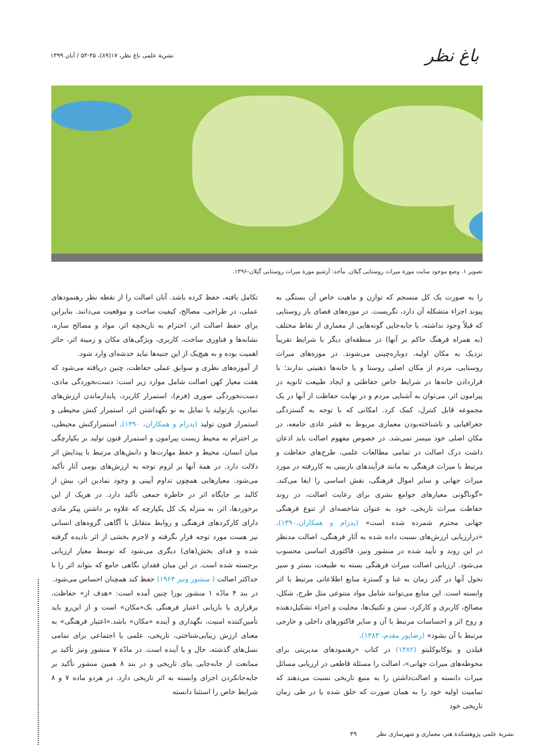باغ نظر
نشریة علمی باغ نظر، ۱۷(۸۹)، ۴۵-۵۴ / آبان ۱۳۹۹
تصویر ۱. وضع موجود سایت موزة میراث روستایی گیلان. مأخذ: آرشیو موزة میراث روستایی گیلان-۱۳۹۶.
را به صورت یک کل منسجم که توازن و ماهیت خاص آن بستگی به پیوند اجزاء متشکله آن دارد، نگریست. در موزه‌های فضای باز روستایی که قبلاً وجود نداشته، با جابه‌جایی گونه‌هایی از معماری از نقاط مختلف (به همراه فرهنگ حاکم بر آنها) در منطقه‌ای دیگر با شرایط تقریباً نزدیک به مکان اولیه، دوباره‌چینی می‌شوند. در موزه‌های میراث روستایی، مردم از مکان اصلی روستا و یا خانه‌ها ذهنیتی ندارند؛ با قراردادن خانه‌ها در شرایط خاص حفاظتی و ایجاد طبیعت ثانویه در پیرامون اثر، می‌توان به آشنایی مردم و در نهایت حفاظت از آنها در یک مجموعه قابل کنترل، کمک کرد. امکانی که با توجه به گستردگی جغرافیایی و ناشناخته‌بودن معماری مربوط به قشر عادی جامعه، در مکان اصلی خود میسر نمی‌شد. در خصوص مفهوم اصالت باید اذعان داشت درک اصالت در تمامی مطالعات علمی، طرح‌های حفاظت و مرتبط با میراث فرهنگی به مانند فرآیندهای بازبینی به کاررفته در مورد میراث جهانی و سایر اموال فرهنگی، نقش اساسی را ایفا می‌کند. «گوناگونی معیارهای جوامع بشری برای رعایت اصالت، در روند حفاظت میراث تاریخی، خود به عنوان شاخصه‌ای از تنوع فرهنگی جهانی محترم شمرده شده است» (پدرام و همکاران،۱۳۹۰). «درارزیابی ارزش‌های نسبت داده شده به آثار فرهنگی، اصالت مدنظر در این روند و تأیید شده در منشور ونیز، فاکتوری اساسی محسوب می‌شود. ارزیابی اصالت میراث فرهنگی بسته به طبیعت، بستر و سیر تحول آنها در گذر زمان به غنا و گسترة منابع اطلاعاتی مرتبط با اثر وابسته است. این منابع می‌توانند شامل مواد متنوعی مثل طرح، شکل، مصالح، کاربری و کارکرد، سنن و تکنیک‌ها، محلیت و اجزاء تشکیل‌دهنده و روح اثر و احساسات مرتبط با آن و سایر فاکتورهای داخلی و خارجی مرتبط با آن بشود» (رضاپور مقدم، ۱۳۸۳).
فیلدن و یوکایوکلیتو (۱۳۸۲) در کتاب «رهنمودهای مدیریتی برای محوطه‌های میراث جهانی»، اصالت را مسئلة قاطعی در ارزیابی مسائل میراث دانسته و اصالت‌داشتن را به منبع تاریخی نسبت می‌دهند که تمامیت اولیه خود را به همان صورت که خلق شده یا در طی زمان تاریخی خود
تکامل یافته، حفظ کرده باشد. آنان اصالت را از نقطه نظر رهنمودهای عملی، در طراحی، مصالح، کیفیت ساخت و موقعیت می‌دانند. بنابراین برای حفظ اصالت اثر، احترام به تاریخچة اثر، مواد و مصالح سازه، نشانه‌ها و فناوری ساخت، کاربری، ویژگی‌های مکان و زمینة اثر، حائز اهمیت بوده و به هیچ‌یک از این جنبه‌ها نباید خدشه‌ای وارد شود.
از آموزه‌های نظری و سوابق عملی حفاظت، چنین دریافته می‌شود که هفت معیار کهن اصالت شامل موارد زیر است: دست‌نخوردگی مادی، دست‌نخوردگی صوری (فرم)، استمرار کاربرد، پایدارماندن ارزش‌های نمادین، بازتولید یا تمایل به نو نگهداشتن اثر، استمرار کنش محیطی و استمرار فنون تولید (پدرام و همکاران، ۱۳۹۰). استمرارکنش محیطی، بر احترام به محیط زیست پیرامون و استمرار فنون تولید بر یکپارچگی میان انسان، محیط و حفظ مهارت‌ها و دانش‌های مرتبط با پیدایش اثر دلالت دارد. در همة آنها بر لزوم توجه به ارزش‌های بومی آثار تأکید می‌شود. معیارهایی همچون تداوم آیینی و وجود نمادین اثر، بیش از کالبد بر جایگاه اثر در خاطرة جمعی تأکید دارد. در هریک از این برخوردها، اثر، به منزله یک کل یکپارچه که علاوه بر داشتن پیکر مادی دارای کارکردهای فرهنگی و روابط متقابل با آگاهی گروه‌های انسانی نیز هست مورد توجه قرار نگرفته و لاجرم بخشی از اثر نادیده گرفته شده و فدای بخش(های) دیگری می‌شود که توسط معیار ارزیابی برجسته شده است. در این میان فقدان نگاهی جامع که بتواند اثر را با حداکثر اصالت ( منشور ونیز ۱۹۶۴) حفظ کند همچنان احساس می‌شود.
در بند ۴ مادّه ۱ منشور بورا چنین آمده است: «هدف از» حفاظت، برقراری یا بازیابی اعتبار فرهنگی یک«مکان» است و از این‌رو باید تأمین‌کننده امنیت، نگهداری و آینده «مکان» باشد.«اعتبار فرهنگی» به معنای ارزش زیبایی‌شناختی، تاریخی، علمی یا اجتماعی برای تمامی نسل‌های گذشته، حال و یا آینده است. در مادّة ۷ منشور ونیز تأکید بر ممانعت از جابه‌جایی بنای تاریخی و در بند ۸ همین منشور تأکید بر جابه‌جانکردن اجزای وابسته به اثر تاریخی دارد. در هردو ماده ۷ و ۸ شرایط خاص را استثنا دانسته
۴۹ نشریة علمی پژوهشکدة هنر، معماری و شهرسازی نظر